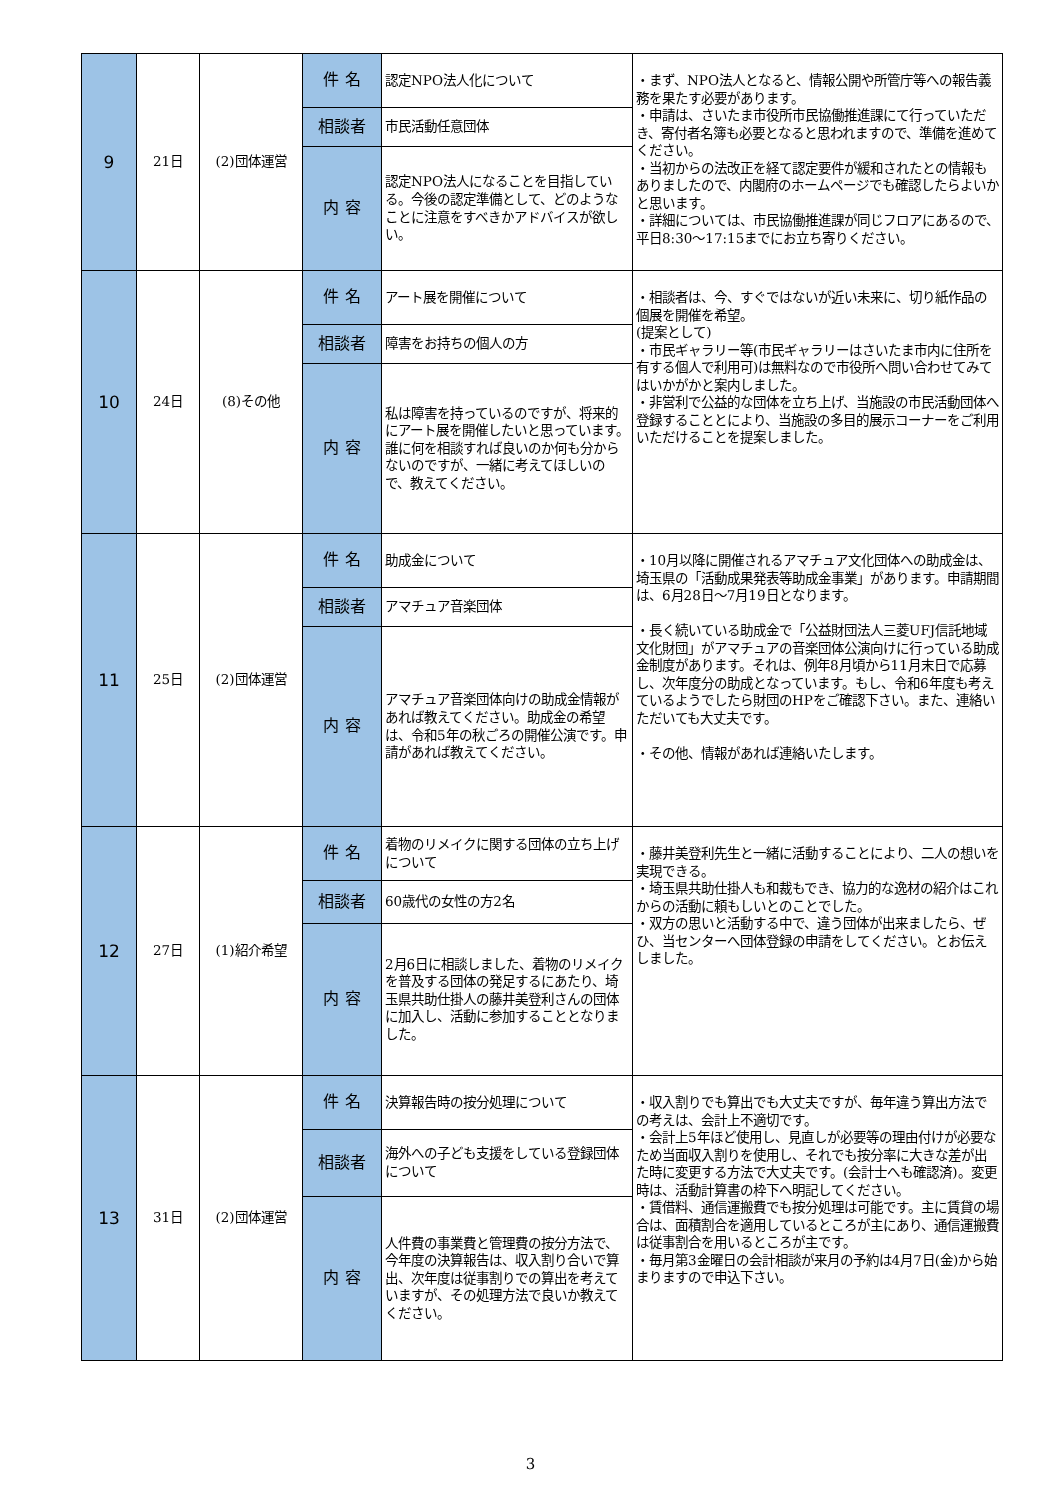| 9 | 21日 | (2)団体運営 | 件 名 | 認定NPO法人化について | ・まず、NPO法人となると、情報公開や所管庁等への報告義務を果たす必要があります。 ・申請は、さいたま市役所市民協働推進課にて行っていただき、寄付者名簿も必要となると思われますので、準備を進めてください。 ・当初からの法改正を経て認定要件が緩和されたとの情報もありましたので、内閣府のホームページでも確認したらよいかと思います。 ・詳細については、市民協働推進課が同じフロアにあるので、平日8:30～17:15までにお立ち寄りください。 |
| | | | 相談者 | 市民活動任意団体 | |
| | | | 内 容 | 認定NPO法人になることを目指している。今後の認定準備として、どのようなことに注意をすべきかアドバイスが欲しい。 | |
| 10 | 24日 | (8)その他 | 件 名 | アート展を開催について | ・相談者は、今、すぐではないが近い未来に、切り紙作品の個展を開催を希望。 (提案として) ・市民ギャラリー等(市民ギャラリーはさいたま市内に住所を有する個人で利用可)は無料なので市役所へ問い合わせてみてはいかがかと案内しました。 ・非営利で公益的な団体を立ち上げ、当施設の市民活動団体へ登録することとにより、当施設の多目的展示コーナーをご利用いただけることを提案しました。 |
| | | | 相談者 | 障害をお持ちの個人の方 | |
| | | | 内 容 | 私は障害を持っているのですが、将来的にアート展を開催したいと思っています。誰に何を相談すれば良いのか何も分からないのですが、一緒に考えてほしいので、教えてください。 | |
| 11 | 25日 | (2)団体運営 | 件 名 | 助成金について | ・10月以降に開催されるアマチュア文化団体への助成金は、埼玉県の「活動成果発表等助成金事業」があります。申請期間は、6月28日～7月19日となります。 ・長く続いている助成金で「公益財団法人三菱UFJ信託地域文化財団」がアマチュアの音楽団体公演向けに行っている助成金制度があります。それは、例年8月頃から11月末日で応募し、次年度分の助成となっています。もし、令和6年度も考えているようでしたら財団のHPをご確認下さい。また、連絡いただいても大丈夫です。 ・その他、情報があれば連絡いたします。 |
| | | | 相談者 | アマチュア音楽団体 | |
| | | | 内 容 | アマチュア音楽団体向けの助成金情報があれば教えてください。助成金の希望は、令和5年の秋ごろの開催公演です。申請があれば教えてください。 | |
| 12 | 27日 | (1)紹介希望 | 件 名 | 着物のリメイクに関する団体の立ち上げについて | ・藤井美登利先生と一緒に活動することにより、二人の想いを実現できる。 ・埼玉県共助仕掛人も和裁もでき、協力的な逸材の紹介はこれからの活動に頼もしいとのことでした。 ・双方の思いと活動する中で、違う団体が出来ましたら、ぜひ、当センターへ団体登録の申請をしてください。とお伝えしました。 |
| | | | 相談者 | 60歳代の女性の方2名 | |
| | | | 内 容 | 2月6日に相談しました、着物のリメイクを普及する団体の発足するにあたり、埼玉県共助仕掛人の藤井美登利さんの団体に加入し、活動に参加することとなりました。 | |
| 13 | 31日 | (2)団体運営 | 件 名 | 決算報告時の按分処理について | ・収入割りでも算出でも大丈夫ですが、毎年違う算出方法での考えは、会計上不適切です。 ・会計上5年ほど使用し、見直しが必要等の理由付けが必要なため当面収入割りを使用し、それでも按分率に大きな差が出た時に変更する方法で大丈夫です。(会計士へも確認済)。変更時は、活動計算書の枠下へ明記してください。 ・賃借料、通信運搬費でも按分処理は可能です。主に賃貸の場合は、面積割合を適用しているところが主にあり、通信運搬費は従事割合を用いるところが主です。 ・毎月第3金曜日の会計相談が来月の予約は4月7日(金)から始まりますので申込下さい。 |
| | | | 相談者 | 海外への子ども支援をしている登録団体について | |
| | | | 内 容 | 人件費の事業費と管理費の按分方法で、今年度の決算報告は、収入割り合いで算出、次年度は従事割りでの算出を考えていますが、その処理方法で良いか教えてください。 | |
3